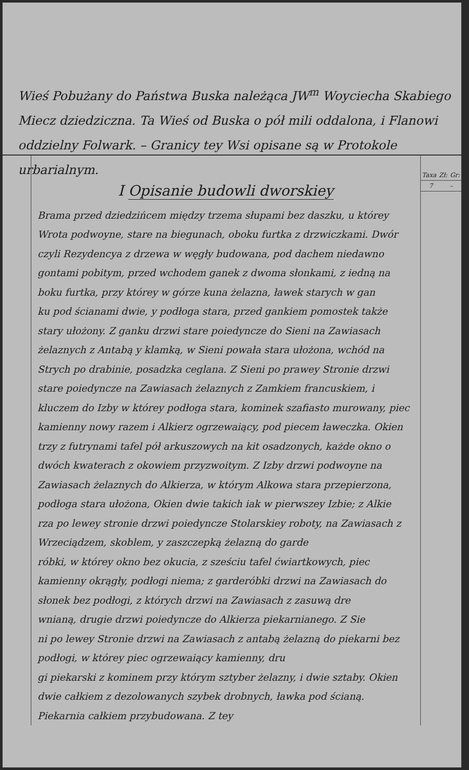Wieś Pobużany do Państwa Buska należąca JW<sup>m</sup> Woyciecha Skabiego Miecz dziedziczna. Ta Wieś od Buska o pół mili oddalona, i Flanowi oddzielny Folwark. – Granicy tey Wsi opisane są w Protokole urbarialnym.
I Opisanie budowli dworskiey
Brama przed dziedzińcem między trzema słupami bez daszku, u którey Wrota podwoyne, stare na biegunach, oboku furtka z drzwiczkami. Dwór czyli Rezydencya z drzewa w węgły budowana, pod dachem niedawno gontami pobitym, przed wchodem ganek z dwoma słonkami, z iedną na boku furtka, przy którey w górze kuna żelazna, ławek starych w gan
ku pod ścianami dwie, y podłoga stara, przed gankiem pomostek także stary ułożony. Z ganku drzwi stare poiedyncze do Sieni na Zawiasach żelaznych z Antabą y klamką, w Sieni powała stara ułożona, wchód na Strych po drabinie, posadzka ceglana. Z Sieni po prawey Stronie drzwi stare poiedyncze na Zawiasach żelaznych z Zamkiem francuskiem, i kluczem do Izby w którey podłoga stara, kominek szafiasto murowany, piec kamienny nowy razem i Alkierz ogrzewaiący, pod piecem ławeczka. Okien trzy z futrynami tafel pół arkuszowych na kit osadzonych, każde okno o dwóch kwaterach z okowiem przyzwoitym. Z Izby drzwi podwoyne na Zawiasach żelaznych do Alkierza, w którym Alkowa stara przepierzona, podłoga stara ułożona, Okien dwie takich iak w pierwszey Izbie; z Alkie
rza po lewey stronie drzwi poiedyncze Stolarskiey roboty, na Zawiasach z Wrzeciądzem, skoblem, y zaszczepką żelazną do garde
róbki, w którey okno bez okucia, z sześciu tafel ćwiartkowych, piec kamienny okrągły, podłogi niema; z garderóbki drzwi na Zawiasach do słonek bez podłogi, z których drzwi na Zawiasach z zasuwą dre
wnianą, drugie drzwi poiedyncze do Alkierza piekarnianego. Z Sie
ni po lewey Stronie drzwi na Zawiasach z antabą żelazną do piekarni bez podłogi, w którey piec ogrzewaiący kamienny, dru
gi piekarski z kominem przy którym sztyber żelazny, i dwie sztaby. Okien dwie całkiem z dezolowanych szybek drobnych, ławka pod ścianą. Piekarnia całkiem przybudowana. Z tey
Taxa Zł: Gr:
7 –